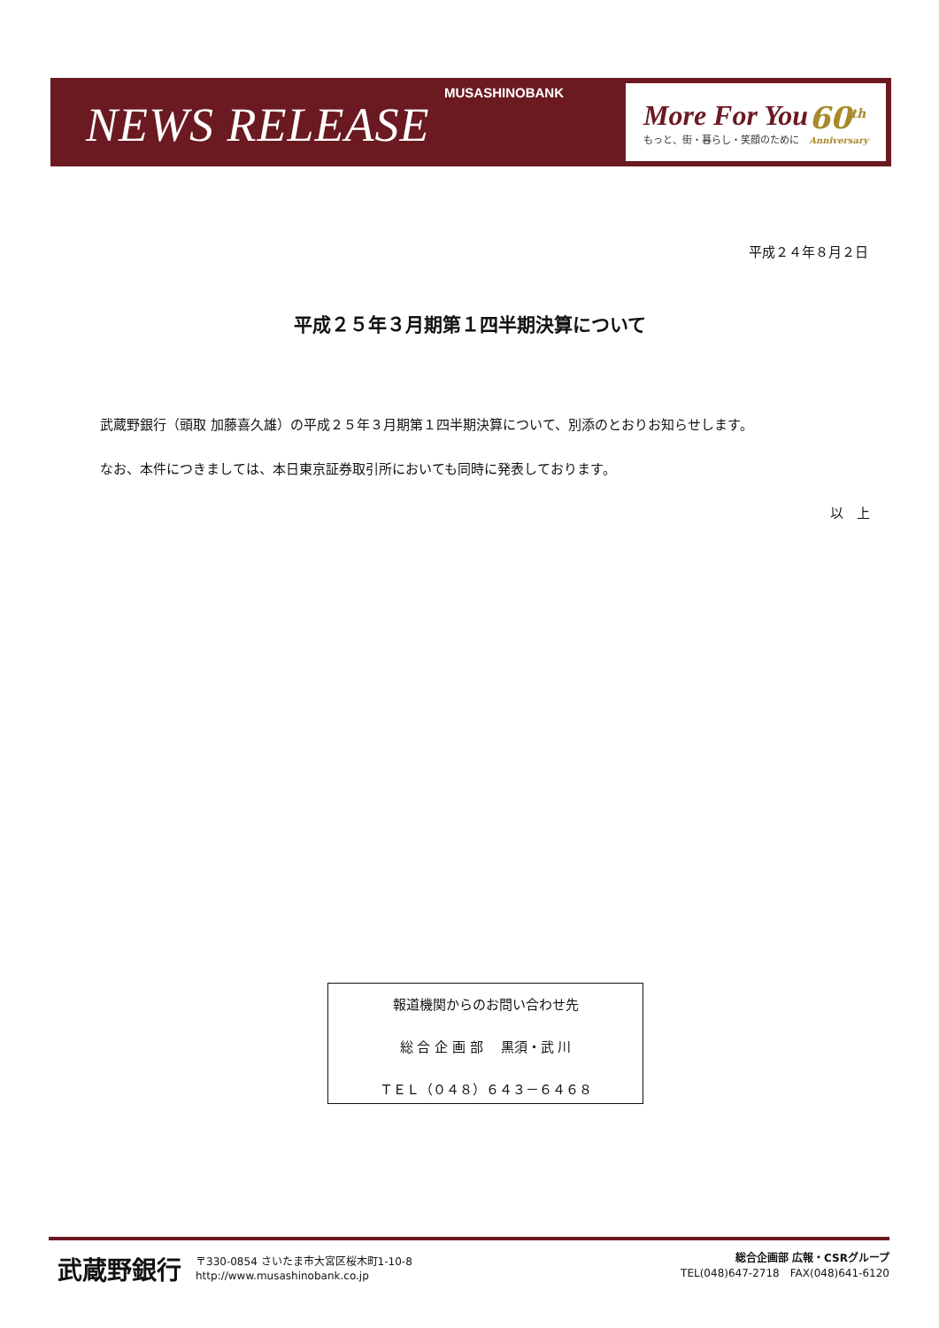MUSASHINOBANK
NEWS RELEASE
More For You
もっと、街・暮らし・笑顔のために
60<sup>th</sup>
Anniversary
平成２４年８月２日
平成２５年３月期第１四半期決算について
　武蔵野銀行（頭取 加藤喜久雄）の平成２５年３月期第１四半期決算について、別添のとおりお知らせします。
　なお、本件につきましては、本日東京証券取引所においても同時に発表しております。
以　上
報道機関からのお問い合わせ先
総 合 企 画 部　 黒須・武 川
ＴＥＬ（０４８）６４３－６４６８
武蔵野銀行 〒330-0854 さいたま市大宮区桜木町1-10-8
http://www.musashinobank.co.jp
総合企画部 広報・CSRグループ
TEL(048)647-2718　FAX(048)641-6120